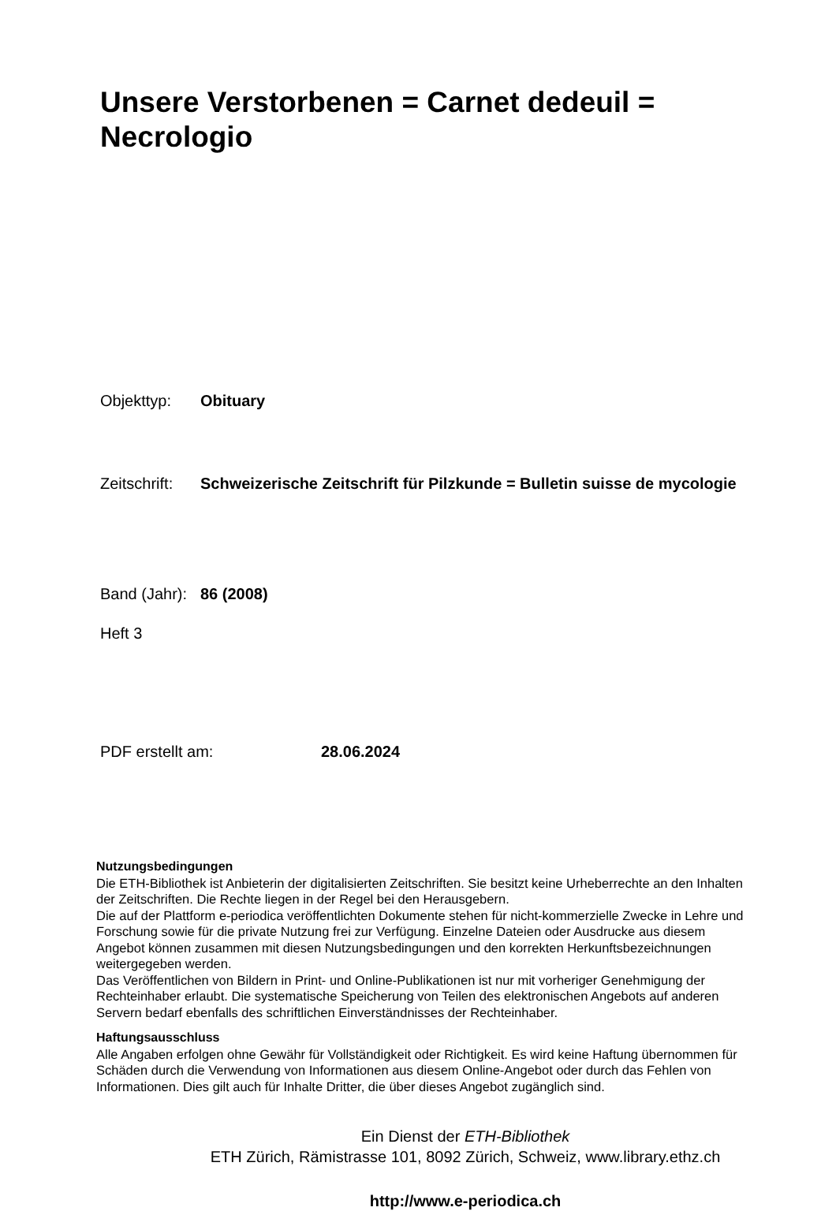Unsere Verstorbenen = Carnet dedeuil = Necrologio
Objekttyp: Obituary
Zeitschrift:
Schweizerische Zeitschrift für Pilzkunde = Bulletin suisse de mycologie
Band (Jahr):
86 (2008)
Heft 3
PDF erstellt am: 28.06.2024
Nutzungsbedingungen
Die ETH-Bibliothek ist Anbieterin der digitalisierten Zeitschriften. Sie besitzt keine Urheberrechte an den Inhalten der Zeitschriften. Die Rechte liegen in der Regel bei den Herausgebern.
Die auf der Plattform e-periodica veröffentlichten Dokumente stehen für nicht-kommerzielle Zwecke in Lehre und Forschung sowie für die private Nutzung frei zur Verfügung. Einzelne Dateien oder Ausdrucke aus diesem Angebot können zusammen mit diesen Nutzungsbedingungen und den korrekten Herkunftsbezeichnungen weitergegeben werden.
Das Veröffentlichen von Bildern in Print- und Online-Publikationen ist nur mit vorheriger Genehmigung der Rechteinhaber erlaubt. Die systematische Speicherung von Teilen des elektronischen Angebots auf anderen Servern bedarf ebenfalls des schriftlichen Einverständnisses der Rechteinhaber.
Haftungsausschluss
Alle Angaben erfolgen ohne Gewähr für Vollständigkeit oder Richtigkeit. Es wird keine Haftung übernommen für Schäden durch die Verwendung von Informationen aus diesem Online-Angebot oder durch das Fehlen von Informationen. Dies gilt auch für Inhalte Dritter, die über dieses Angebot zugänglich sind.
Ein Dienst der ETH-Bibliothek
ETH Zürich, Rämistrasse 101, 8092 Zürich, Schweiz, www.library.ethz.ch
http://www.e-periodica.ch